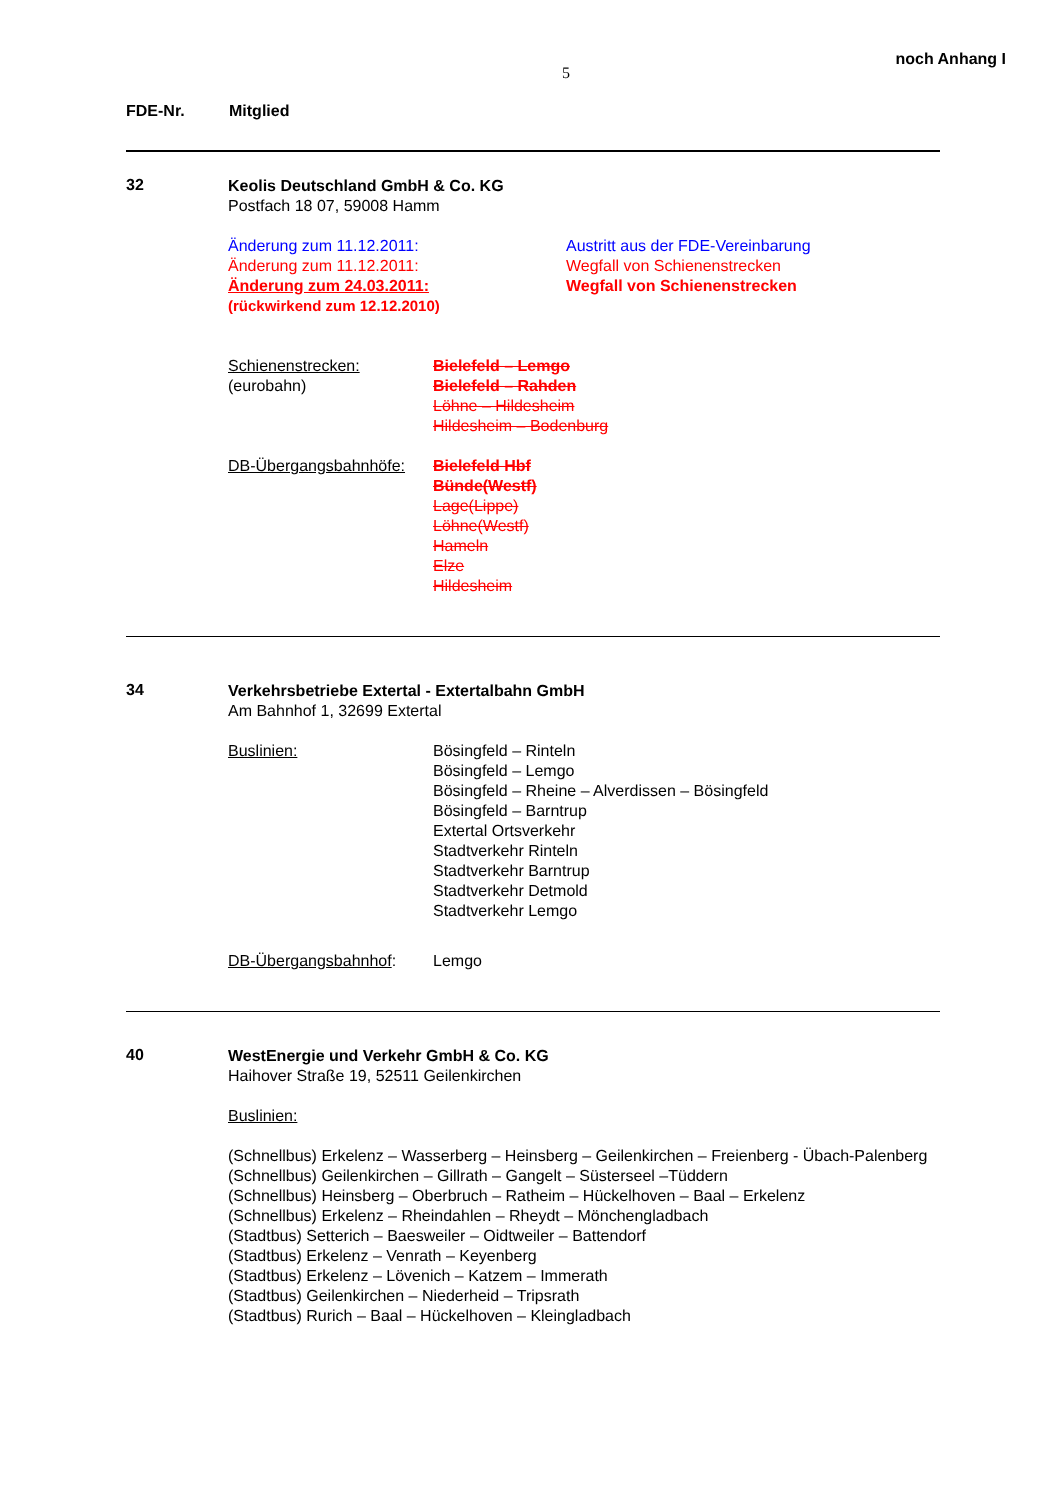5 noch Anhang I
FDE-Nr. Mitglied
32
Keolis Deutschland GmbH & Co. KG
Postfach 18 07, 59008 Hamm
Änderung zum 11.12.2011: Austritt aus der FDE-Vereinbarung
Änderung zum 11.12.2011: Wegfall von Schienenstrecken
Änderung zum 24.03.2011: Wegfall von Schienenstrecken
(rückwirkend zum 12.12.2010)
Schienenstrecken:
(eurobahn)
Bielefeld – Lemgo
Bielefeld – Rahden
Löhne – Hildesheim
Hildesheim – Bodenburg
DB-Übergangsbahnhöfe: Bielefeld Hbf
Bünde(Westf)
Lage(Lippe)
Löhne(Westf)
Hameln
Elze
Hildesheim
34
Verkehrsbetriebe Extertal - Extertalbahn GmbH
Am Bahnhof 1, 32699 Extertal
Buslinien: Bösingfeld – Rinteln
Bösingfeld – Lemgo
Bösingfeld – Rheine – Alverdissen – Bösingfeld
Bösingfeld – Barntrup
Extertal Ortsverkehr
Stadtverkehr Rinteln
Stadtverkehr Barntrup
Stadtverkehr Detmold
Stadtverkehr Lemgo
DB-Übergangsbahnhof: Lemgo
40
WestEnergie und Verkehr GmbH & Co. KG
Haihover Straße 19, 52511 Geilenkirchen
Buslinien:
(Schnellbus) Erkelenz – Wasserberg – Heinsberg – Geilenkirchen – Freienberg - Übach-Palenberg
(Schnellbus) Geilenkirchen – Gillrath – Gangelt – Süsterseel –Tüddern
(Schnellbus) Heinsberg – Oberbruch – Ratheim – Hückelhoven – Baal – Erkelenz
(Schnellbus) Erkelenz – Rheindahlen – Rheydt – Mönchengladbach
(Stadtbus) Setterich – Baesweiler – Oidtweiler – Battendorf
(Stadtbus) Erkelenz – Venrath – Keyenberg
(Stadtbus) Erkelenz – Lövenich – Katzem – Immerath
(Stadtbus) Geilenkirchen – Niederheid – Tripsrath
(Stadtbus) Rurich – Baal – Hückelhoven – Kleingladbach